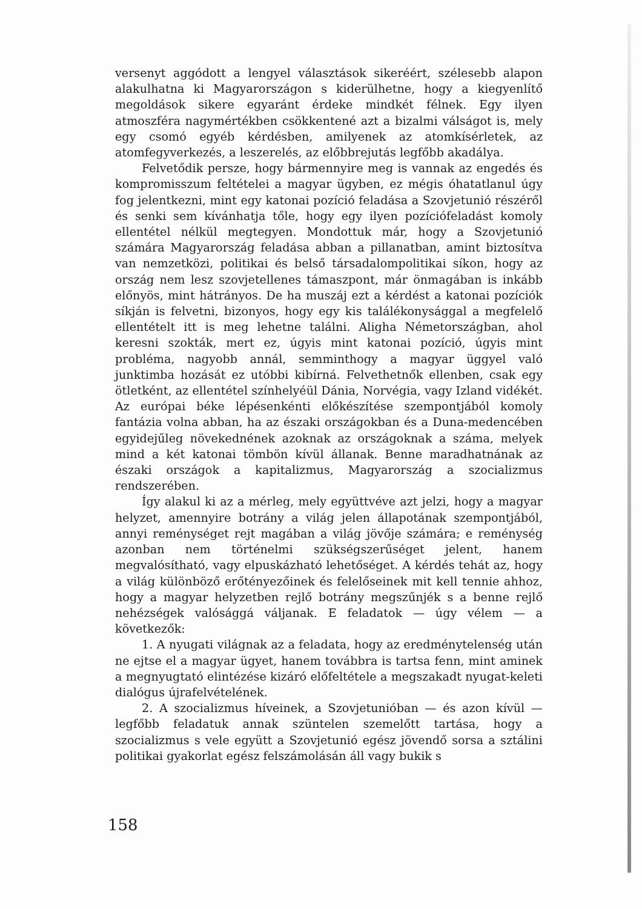versenyt aggódott a lengyel választások sikeréért, szélesebb alapon alakulhatna ki Magyarországon s kiderülhetne, hogy a kiegyenlítő megoldások sikere egyaránt érdeke mindkét félnek. Egy ilyen atmoszféra nagymértékben csökkentené azt a bizalmi válságot is, mely egy csomó egyéb kérdésben, amilyenek az atomkísérletek, az atomfegyverkezés, a leszerelés, az előbbrejutás legfőbb akadálya.
Felvetődik persze, hogy bármennyire meg is vannak az engedés és kompromisszum feltételei a magyar ügyben, ez mégis óhatatlanul úgy fog jelentkezni, mint egy katonai pozíció feladása a Szovjetunió részéről és senki sem kívánhatja tőle, hogy egy ilyen pozíciófeladást komoly ellentétel nélkül megtegyen. Mondottuk már, hogy a Szovjetunió számára Magyarország feladása abban a pillanatban, amint biztosítva van nemzetközi, politikai és belső társadalompolitikai síkon, hogy az ország nem lesz szovjetellenes támaszpont, már önmagában is inkább előnyös, mint hátrányos. De ha muszáj ezt a kérdést a katonai pozíciók síkján is felvetni, bizonyos, hogy egy kis találékonysággal a megfelelő ellentételt itt is meg lehetne találni. Aligha Németországban, ahol keresni szokták, mert ez, úgyis mint katonai pozíció, úgyis mint probléma, nagyobb annál, semminthogy a magyar üggyel való junktimba hozását ez utóbbi kibírná. Felvethetnők ellenben, csak egy ötletként, az ellentétel színhelyéül Dánia, Norvégia, vagy Izland vidékét. Az európai béke lépésenkénti előkészítése szempontjából komoly fantázia volna abban, ha az északi országokban és a Duna-medencében egyidejűleg növekednének azoknak az országoknak a száma, melyek mind a két katonai tömbön kívül állanak. Benne maradhatnának az északi országok a kapitalizmus, Magyarország a szocializmus rendszerében.
Így alakul ki az a mérleg, mely együttvéve azt jelzi, hogy a magyar helyzet, amennyire botrány a világ jelen állapotának szempontjából, annyi reménységet rejt magában a világ jövője számára; e reménység azonban nem történelmi szükségszerűséget jelent, hanem megvalósítható, vagy elpuskázható lehetőséget. A kérdés tehát az, hogy a világ különböző erőtényezőinek és felelőseinek mit kell tennie ahhoz, hogy a magyar helyzetben rejlő botrány megszűnjék s a benne rejlő nehézségek valósággá váljanak. E feladatok — úgy vélem — a következők:
1. A nyugati világnak az a feladata, hogy az eredménytelenség után ne ejtse el a magyar ügyet, hanem továbbra is tartsa fenn, mint aminek a megnyugtató elintézése kizáró előfeltétele a megszakadt nyugat-keleti dialógus újrafelvételének.
2. A szocializmus híveinek, a Szovjetunióban — és azon kívül — legfőbb feladatuk annak szüntelen szemelőtt tartása, hogy a szocializmus s vele együtt a Szovjetunió egész jövendő sorsa a sztálini politikai gyakorlat egész felszámolásán áll vagy bukik s
158